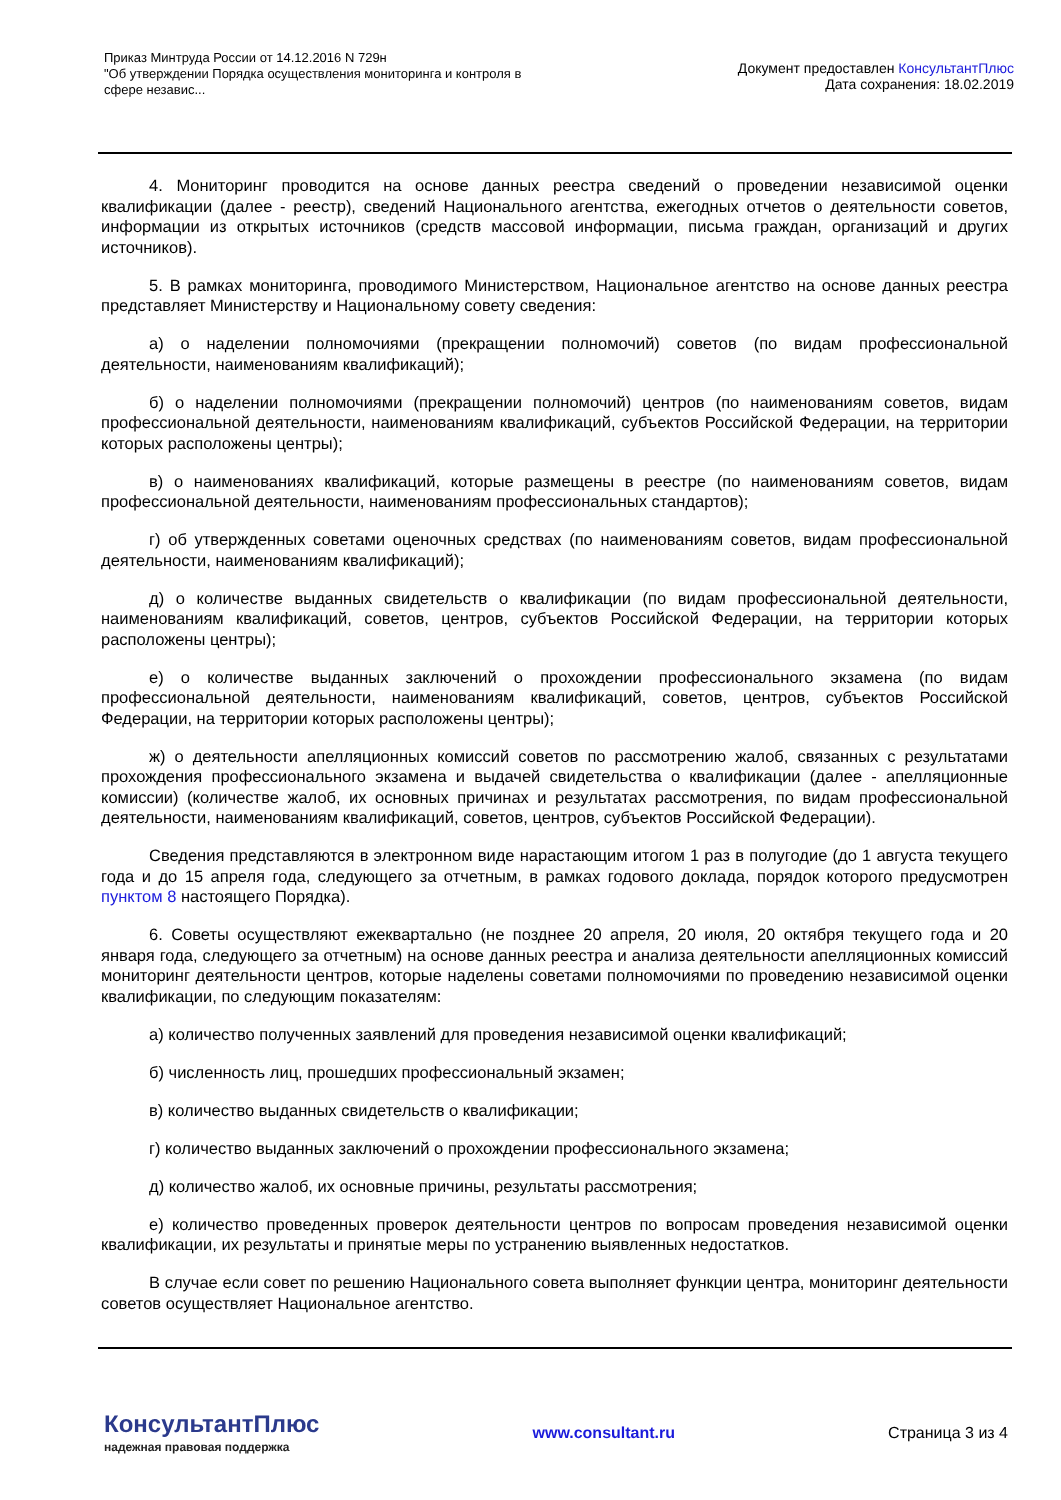Приказ Минтруда России от 14.12.2016 N 729н
"Об утверждении Порядка осуществления мониторинга и контроля в
сфере независ...
Документ предоставлен КонсультантПлюс
Дата сохранения: 18.02.2019
4. Мониторинг проводится на основе данных реестра сведений о проведении независимой оценки квалификации (далее - реестр), сведений Национального агентства, ежегодных отчетов о деятельности советов, информации из открытых источников (средств массовой информации, письма граждан, организаций и других источников).
5. В рамках мониторинга, проводимого Министерством, Национальное агентство на основе данных реестра представляет Министерству и Национальному совету сведения:
а) о наделении полномочиями (прекращении полномочий) советов (по видам профессиональной деятельности, наименованиям квалификаций);
б) о наделении полномочиями (прекращении полномочий) центров (по наименованиям советов, видам профессиональной деятельности, наименованиям квалификаций, субъектов Российской Федерации, на территории которых расположены центры);
в) о наименованиях квалификаций, которые размещены в реестре (по наименованиям советов, видам профессиональной деятельности, наименованиям профессиональных стандартов);
г) об утвержденных советами оценочных средствах (по наименованиям советов, видам профессиональной деятельности, наименованиям квалификаций);
д) о количестве выданных свидетельств о квалификации (по видам профессиональной деятельности, наименованиям квалификаций, советов, центров, субъектов Российской Федерации, на территории которых расположены центры);
е) о количестве выданных заключений о прохождении профессионального экзамена (по видам профессиональной деятельности, наименованиям квалификаций, советов, центров, субъектов Российской Федерации, на территории которых расположены центры);
ж) о деятельности апелляционных комиссий советов по рассмотрению жалоб, связанных с результатами прохождения профессионального экзамена и выдачей свидетельства о квалификации (далее - апелляционные комиссии) (количестве жалоб, их основных причинах и результатах рассмотрения, по видам профессиональной деятельности, наименованиям квалификаций, советов, центров, субъектов Российской Федерации).
Сведения представляются в электронном виде нарастающим итогом 1 раз в полугодие (до 1 августа текущего года и до 15 апреля года, следующего за отчетным, в рамках годового доклада, порядок которого предусмотрен пунктом 8 настоящего Порядка).
6. Советы осуществляют ежеквартально (не позднее 20 апреля, 20 июля, 20 октября текущего года и 20 января года, следующего за отчетным) на основе данных реестра и анализа деятельности апелляционных комиссий мониторинг деятельности центров, которые наделены советами полномочиями по проведению независимой оценки квалификации, по следующим показателям:
а) количество полученных заявлений для проведения независимой оценки квалификаций;
б) численность лиц, прошедших профессиональный экзамен;
в) количество выданных свидетельств о квалификации;
г) количество выданных заключений о прохождении профессионального экзамена;
д) количество жалоб, их основные причины, результаты рассмотрения;
е) количество проведенных проверок деятельности центров по вопросам проведения независимой оценки квалификации, их результаты и принятые меры по устранению выявленных недостатков.
В случае если совет по решению Национального совета выполняет функции центра, мониторинг деятельности советов осуществляет Национальное агентство.
КонсультантПлюс
надежная правовая поддержка
www.consultant.ru Страница 3 из 4